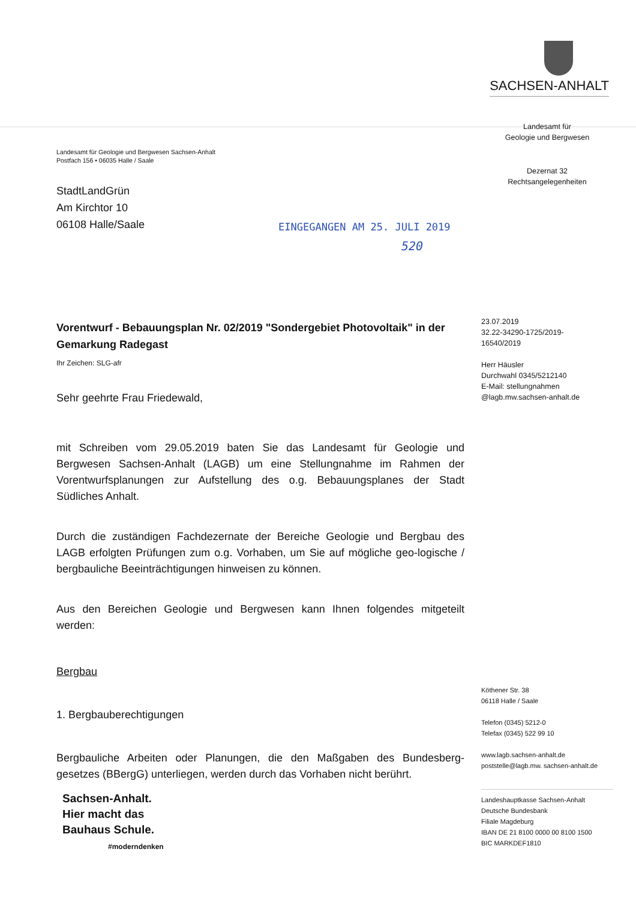SACHSEN-ANHALT
Landesamt für Geologie und Bergwesen Sachsen-Anhalt
Postfach 156 • 06035 Halle / Saale
StadtLandGrün
Am Kirchtor 10
06108 Halle/Saale
EINGEGANGEN AM 25. JULI 2019
520
Vorentwurf - Bebauungsplan Nr. 02/2019 "Sondergebiet Photovoltaik" in der Gemarkung Radegast
Ihr Zeichen: SLG-afr
Sehr geehrte Frau Friedewald,
mit Schreiben vom 29.05.2019 baten Sie das Landesamt für Geologie und Bergwesen Sachsen-Anhalt (LAGB) um eine Stellungnahme im Rahmen der Vorentwurfsplanungen zur Aufstellung des o.g. Bebauungsplanes der Stadt Südliches Anhalt.
Durch die zuständigen Fachdezernate der Bereiche Geologie und Bergbau des LAGB erfolgten Prüfungen zum o.g. Vorhaben, um Sie auf mögliche geo-logische / bergbauliche Beeinträchtigungen hinweisen zu können.
Aus den Bereichen Geologie und Bergwesen kann Ihnen folgendes mitgeteilt werden:
Bergbau
1. Bergbauberechtigungen
Bergbauliche Arbeiten oder Planungen, die den Maßgaben des Bundesberg-gesetzes (BBergG) unterliegen, werden durch das Vorhaben nicht berührt.
Sachsen-Anhalt.
Hier macht das
Bauhaus Schule.
#moderndenken
Landesamt für
Geologie und Bergwesen
Dezernat 32
Rechtsangelegenheiten
23.07.2019
32.22-34290-1725/2019-
16540/2019
Herr Häusler
Durchwahl 0345/5212140
E-Mail: stellungnahmen
@lagb.mw.sachsen-anhalt.de
Köthener Str. 38
06118 Halle / Saale
Telefon (0345) 5212-0
Telefax (0345) 522 99 10
www.lagb.sachsen-anhalt.de
poststelle@lagb.mw. sachsen-anhalt.de
Landeshauptkasse Sachsen-Anhalt
Deutsche Bundesbank
Filiale Magdeburg
IBAN DE 21 8100 0000 00 8100 1500
BIC MARKDEF1810